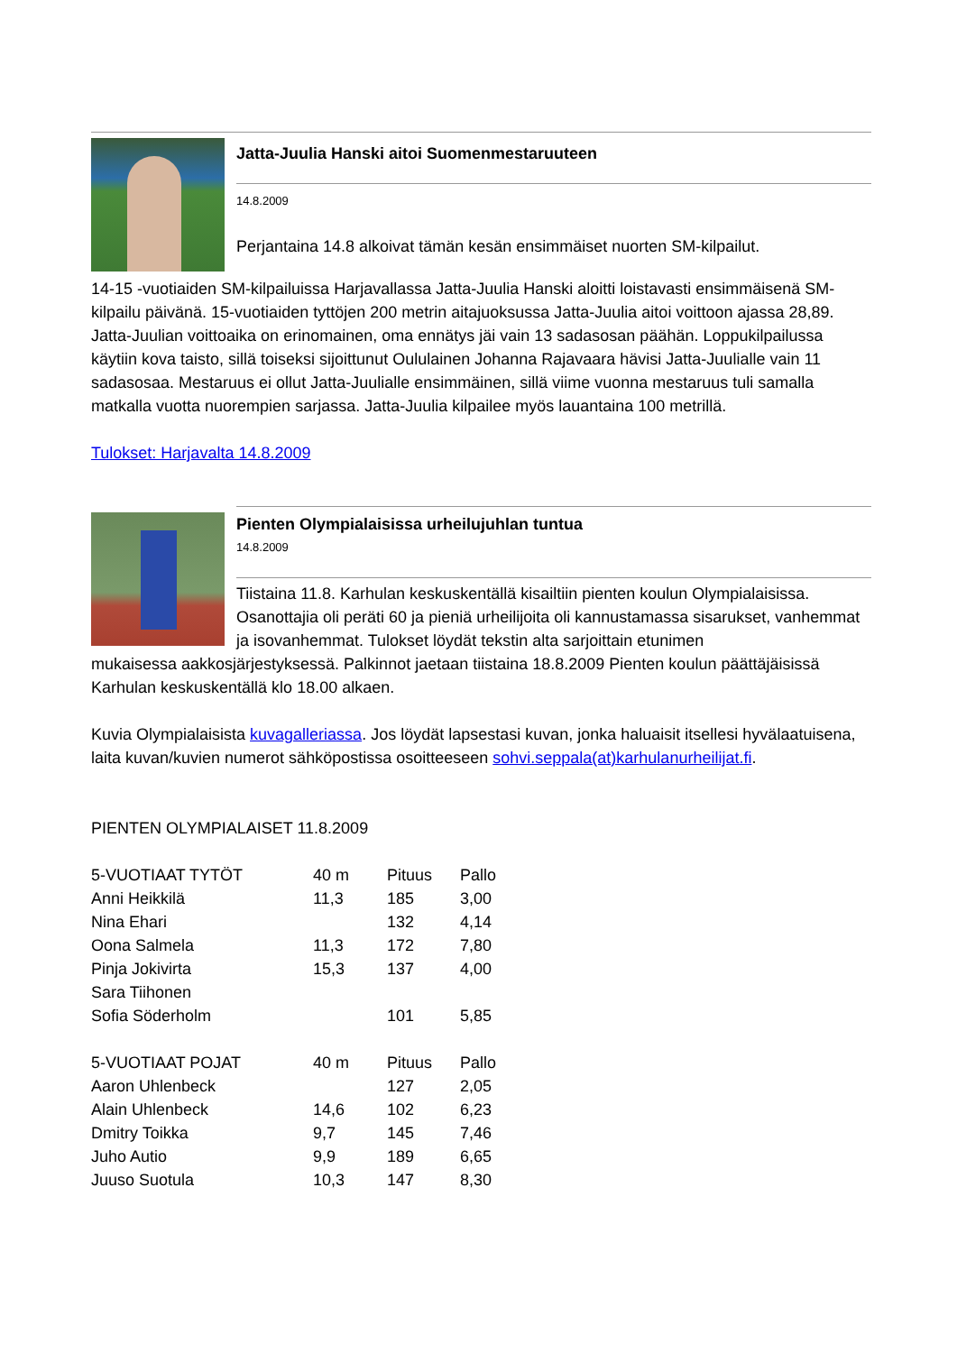Jatta-Juulia Hanski aitoi Suomenmestaruuteen
14.8.2009
Perjantaina 14.8 alkoivat tämän kesän ensimmäiset nuorten SM-kilpailut.
14-15 -vuotiaiden SM-kilpailuissa Harjavallassa Jatta-Juulia Hanski aloitti loistavasti ensimmäisenä SM-kilpailu päivänä. 15-vuotiaiden tyttöjen 200 metrin aitajuoksussa Jatta-Juulia aitoi voittoon ajassa 28,89. Jatta-Juulian voittoaika on erinomainen, oma ennätys jäi vain 13 sadasosan päähän. Loppukilpailussa käytiin kova taisto, sillä toiseksi sijoittunut Oululainen Johanna Rajavaara hävisi Jatta-Juulialle vain 11 sadasosaa. Mestaruus ei ollut Jatta-Juulialle ensimmäinen, sillä viime vuonna mestaruus tuli samalla matkalla vuotta nuorempien sarjassa. Jatta-Juulia kilpailee myös lauantaina 100 metrillä.
Tulokset: Harjavalta 14.8.2009
Pienten Olympialaisissa urheilujuhlan tuntua
14.8.2009
Tiistaina 11.8. Karhulan keskuskentällä kisailtiin pienten koulun Olympialaisissa. Osanottajia oli peräti 60 ja pieniä urheilijoita oli kannustamassa sisarukset, vanhemmat ja isovanhemmat. Tulokset löydät tekstin alta sarjoittain etunimen
mukaisessa aakkosjärjestyksessä. Palkinnot jaetaan tiistaina 18.8.2009 Pienten koulun päättäjäisissä Karhulan keskuskentällä klo 18.00 alkaen.
Kuvia Olympialaisista kuvagalleriassa. Jos löydät lapsestasi kuvan, jonka haluaisit itsellesi hyvälaatuisena, laita kuvan/kuvien numerot sähköpostissa osoitteeseen sohvi.seppala(at)karhulanurheilijat.fi.
PIENTEN OLYMPIALAISET 11.8.2009
| 5-VUOTIAAT TYTÖT | 40 m | Pituus | Pallo |
| Anni Heikkilä | 11,3 | 185 | 3,00 |
| Nina Ehari | | 132 | 4,14 |
| Oona Salmela | 11,3 | 172 | 7,80 |
| Pinja Jokivirta | 15,3 | 137 | 4,00 |
| Sara Tiihonen | | | |
| Sofia Söderholm | | 101 | 5,85 |
| 5-VUOTIAAT POJAT | 40 m | Pituus | Pallo |
| Aaron Uhlenbeck | | 127 | 2,05 |
| Alain Uhlenbeck | 14,6 | 102 | 6,23 |
| Dmitry Toikka | 9,7 | 145 | 7,46 |
| Juho Autio | 9,9 | 189 | 6,65 |
| Juuso Suotula | 10,3 | 147 | 8,30 |